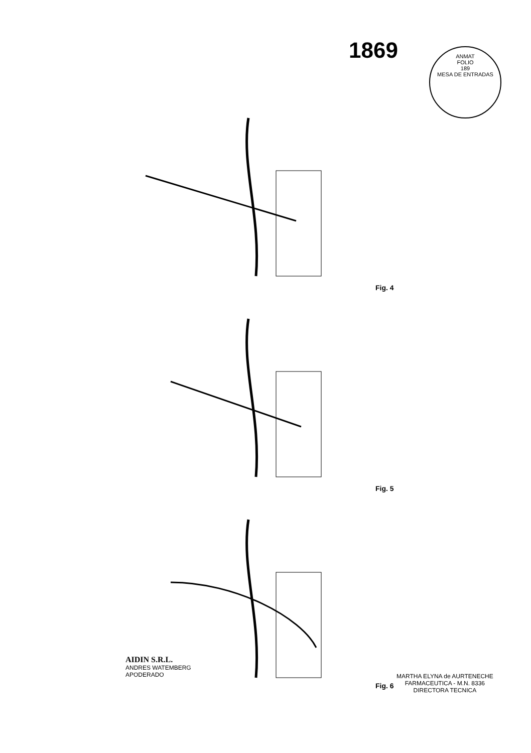1869
ANMAT
FOLIO
189
MESA DE ENTRADAS
Fig. 4
Fig. 5
AIDIN S.R.L.
ANDRES WATEMBERG
APODERADO
Fig. 6
MARTHA ELYNA de AURTENECHE
FARMACEUTICA - M.N. 8336
DIRECTORA TECNICA